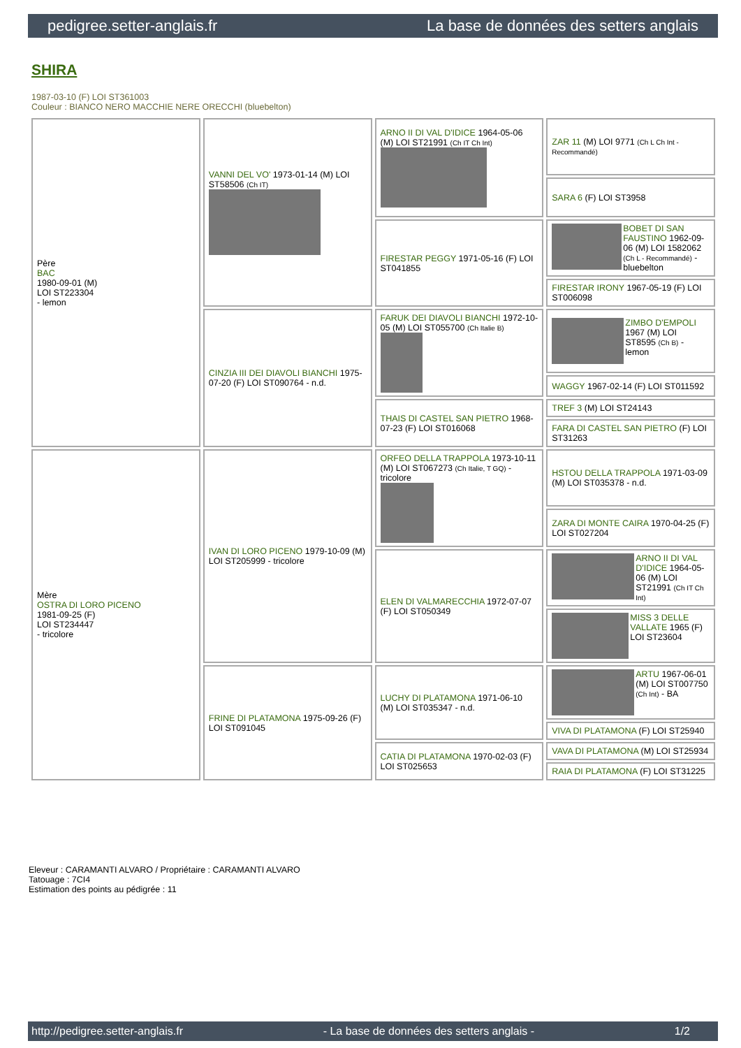pedigree.setter-anglais.fr La base de données des setters anglais
SHIRA
1987-03-10 (F) LOI ST361003
Couleur : BIANCO NERO MACCHIE NERE ORECCHI (bluebelton)
| Père BAC 1980-09-01 (M) LOI ST223304 - lemon | VANNI DEL VO' 1973-01-14 (M) LOI ST58506 (Ch IT) | ARNO II DI VAL D'IDICE 1964-05-06 (M) LOI ST21991 (Ch IT Ch Int) | ZAR 11 (M) LOI 9771 (Ch L Ch Int - Recommandé) |
| | | | SARA 6 (F) LOI ST3958 |
| | | FIRESTAR PEGGY 1971-05-16 (F) LOI ST041855 | BOBET DI SAN FAUSTINO 1962-09-06 (M) LOI 1582062 (Ch L - Recommandé) - bluebelton |
| | | | FIRESTAR IRONY 1967-05-19 (F) LOI ST006098 |
| | CINZIA III DEI DIAVOLI BIANCHI 1975-07-20 (F) LOI ST090764 - n.d. | FARUK DEI DIAVOLI BIANCHI 1972-10-05 (M) LOI ST055700 (Ch Italie B) | ZIMBO D'EMPOLI 1967 (M) LOI ST8595 (Ch B) - lemon |
| | | | WAGGY 1967-02-14 (F) LOI ST011592 |
| | | THAIS DI CASTEL SAN PIETRO 1968-07-23 (F) LOI ST016068 | TREF 3 (M) LOI ST24143 |
| | | | FARA DI CASTEL SAN PIETRO (F) LOI ST31263 |
| Mère OSTRA DI LORO PICENO 1981-09-25 (F) LOI ST234447 - tricolore | IVAN DI LORO PICENO 1979-10-09 (M) LOI ST205999 - tricolore | ORFEO DELLA TRAPPOLA 1973-10-11 (M) LOI ST067273 (Ch Italie, T GQ) - tricolore | HSTOU DELLA TRAPPOLA 1971-03-09 (M) LOI ST035378 - n.d. |
| | | | ZARA DI MONTE CAIRA 1970-04-25 (F) LOI ST027204 |
| | | ELEN DI VALMARECCHIA 1972-07-07 (F) LOI ST050349 | ARNO II DI VAL D'IDICE 1964-05-06 (M) LOI ST21991 (Ch IT Ch Int) |
| | | | MISS 3 DELLE VALLATE 1965 (F) LOI ST23604 |
| | FRINE DI PLATAMONA 1975-09-26 (F) LOI ST091045 | LUCHY DI PLATAMONA 1971-06-10 (M) LOI ST035347 - n.d. | ARTU 1967-06-01 (M) LOI ST007750 (Ch Int) - BA |
| | | | VIVA DI PLATAMONA (F) LOI ST25940 |
| | | CATIA DI PLATAMONA 1970-02-03 (F) LOI ST025653 | VAVA DI PLATAMONA (M) LOI ST25934 |
| | | | RAIA DI PLATAMONA (F) LOI ST31225 |
Eleveur : CARAMANTI ALVARO / Propriétaire : CARAMANTI ALVARO
Tatouage : 7CI4
Estimation des points au pédigrée : 11
http://pedigree.setter-anglais.fr - La base de données des setters anglais - 1/2